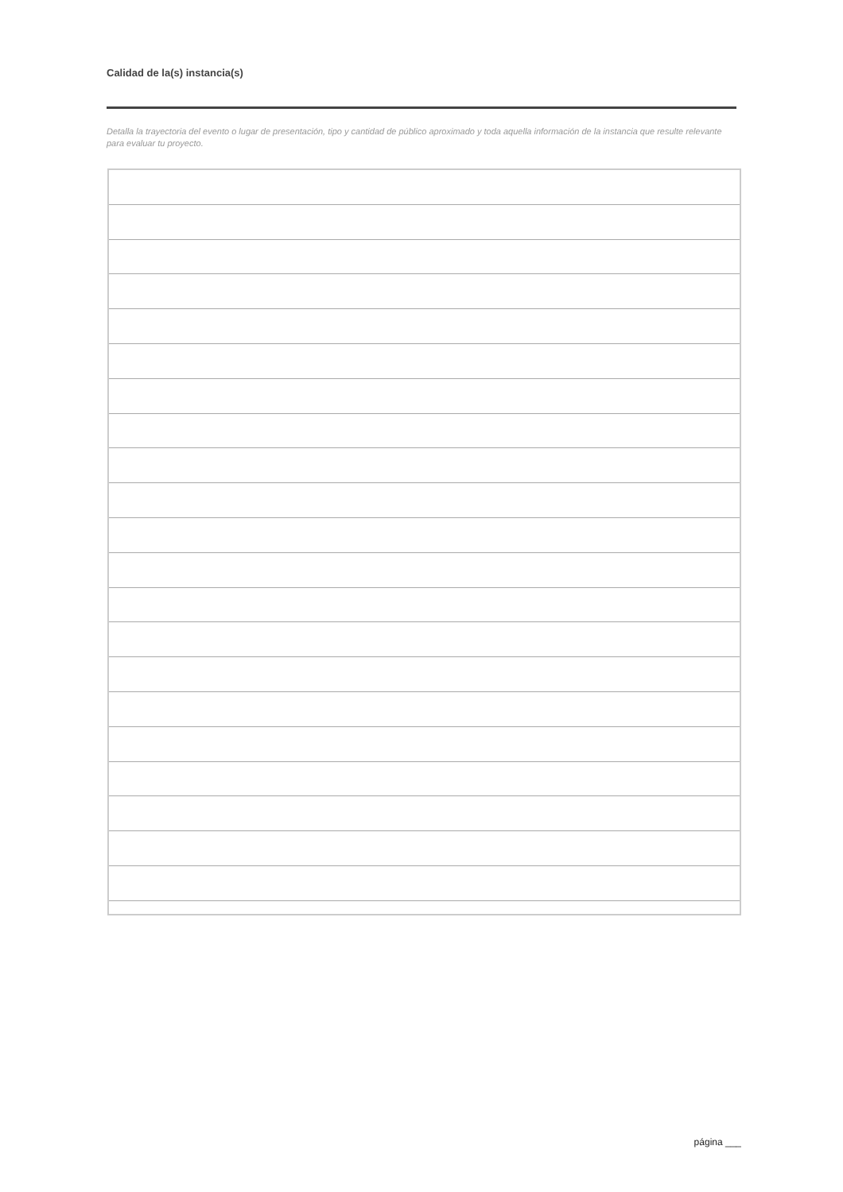Calidad de la(s) instancia(s)
Detalla la trayectoria del evento o lugar de presentación, tipo y cantidad de público aproximado y toda aquella información de la instancia que resulte relevante para evaluar tu proyecto.
página ___